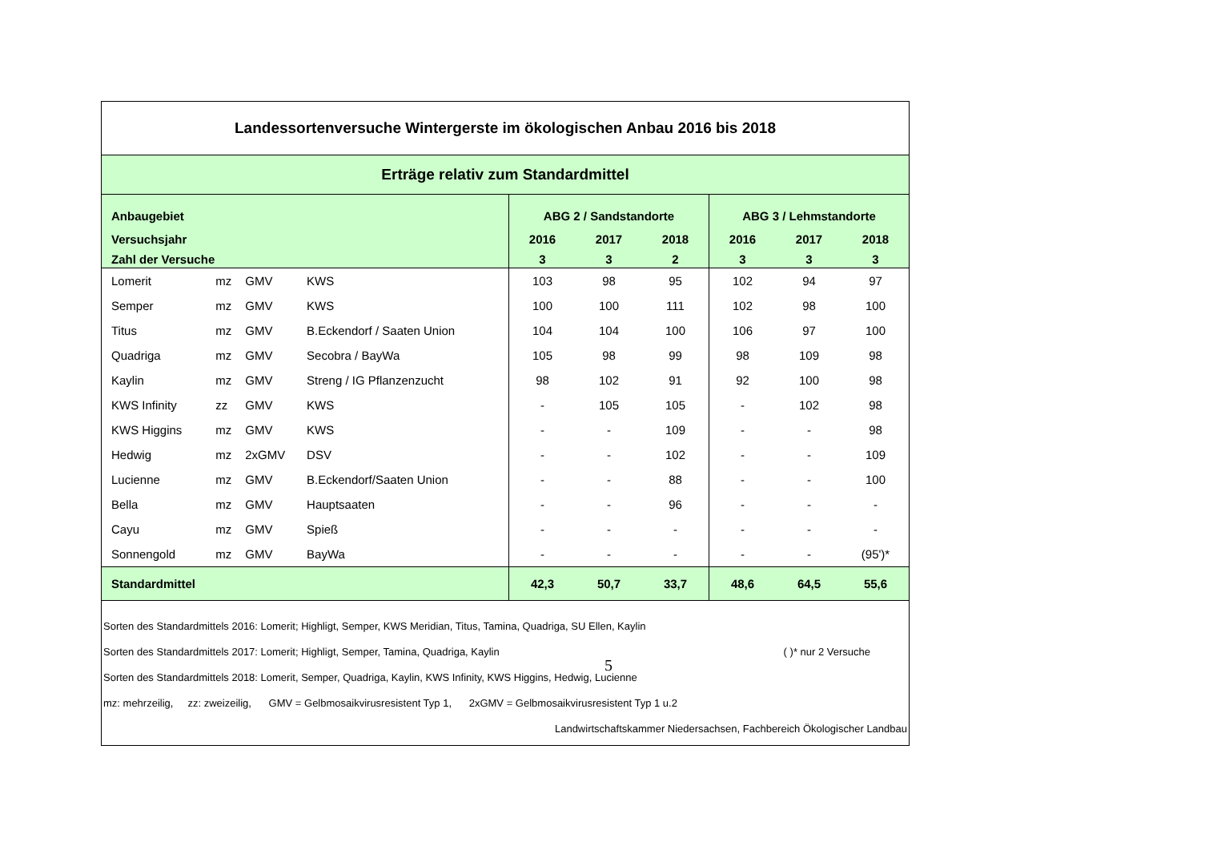| Landessortenversuche Wintergerste im ökologischen Anbau 2016 bis 2018 | | | | | | | | | |
| Erträge relativ zum Standardmittel | | | | | | | | | |
| Anbaugebiet | | | | ABG 2 / Sandstandorte | | | ABG 3 / Lehmstandorte | | |
| Versuchsjahr | | | | 2016 | 2017 | 2018 | 2016 | 2017 | 2018 |
| Zahl der Versuche | | | | 3 | 3 | 2 | 3 | 3 | 3 |
| Lomerit | mz | GMV | KWS | 103 | 98 | 95 | 102 | 94 | 97 |
| Semper | mz | GMV | KWS | 100 | 100 | 111 | 102 | 98 | 100 |
| Titus | mz | GMV | B.Eckendorf / Saaten Union | 104 | 104 | 100 | 106 | 97 | 100 |
| Quadriga | mz | GMV | Secobra / BayWa | 105 | 98 | 99 | 98 | 109 | 98 |
| Kaylin | mz | GMV | Streng / IG Pflanzenzucht | 98 | 102 | 91 | 92 | 100 | 98 |
| KWS Infinity | zz | GMV | KWS | - | 105 | 105 | - | 102 | 98 |
| KWS Higgins | mz | GMV | KWS | - | - | 109 | - | - | 98 |
| Hedwig | mz | 2xGMV | DSV | - | - | 102 | - | - | 109 |
| Lucienne | mz | GMV | B.Eckendorf/Saaten Union | - | - | 88 | - | - | 100 |
| Bella | mz | GMV | Hauptsaaten | - | - | 96 | - | - | - |
| Cayu | mz | GMV | Spieß | - | - | - | - | - | - |
| Sonnengold | mz | GMV | BayWa | - | - | - | - | - | (95')* |
| Standardmittel | | | | 42,3 | 50,7 | 33,7 | 48,6 | 64,5 | 55,6 |
| Sorten des Standardmittels 2016: Lomerit; Highligt, Semper, KWS Meridian, Titus, Tamina, Quadriga, SU Ellen, Kaylin Sorten des Standardmittels 2017: Lomerit; Highligt, Semper, Tamina, Quadriga, Kaylin ( )* nur 2 Versuche Sorten des Standardmittels 2018: Lomerit, Semper, Quadriga, Kaylin, KWS Infinity, KWS Higgins, Hedwig, Lucienne mz: mehrzeilig, zz: zweizeilig, GMV = Gelbmosaikvirusresistent Typ 1, 2xGMV = Gelbmosaikvirusresistent Typ 1 u.2 Landwirtschaftskammer Niedersachsen, Fachbereich Ökologischer Landbau | | | | | | | | | |
5